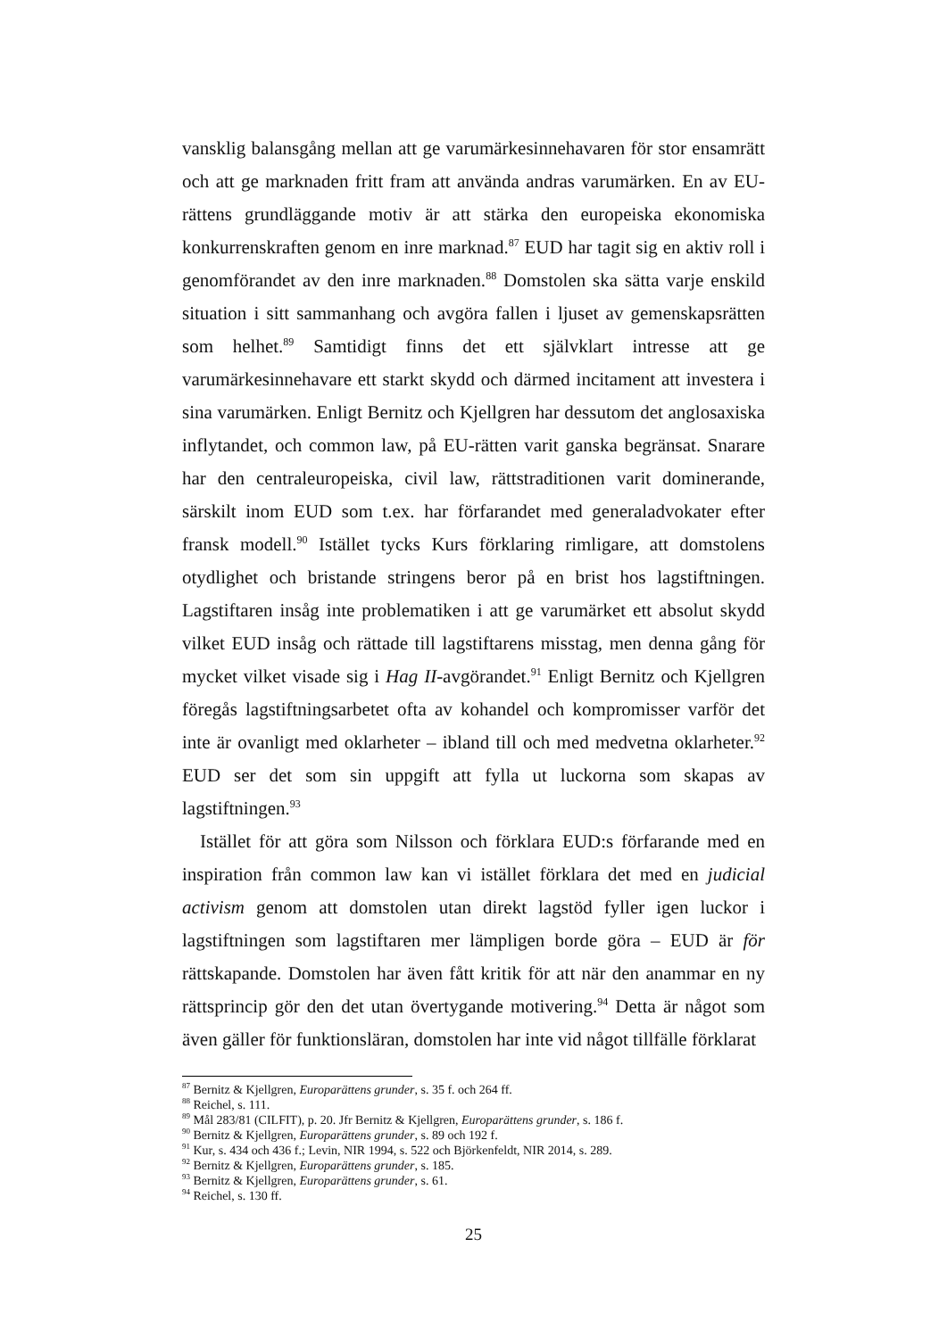vansklig balansgång mellan att ge varumärkesinnehavaren för stor ensamrätt och att ge marknaden fritt fram att använda andras varumärken. En av EU-rättens grundläggande motiv är att stärka den europeiska ekonomiska konkurrenskraften genom en inre marknad.<sup>87</sup> EUD har tagit sig en aktiv roll i genomförandet av den inre marknaden.<sup>88</sup> Domstolen ska sätta varje enskild situation i sitt sammanhang och avgöra fallen i ljuset av gemenskapsrätten som helhet.<sup>89</sup> Samtidigt finns det ett självklart intresse att ge varumärkesinnehavare ett starkt skydd och därmed incitament att investera i sina varumärken. Enligt Bernitz och Kjellgren har dessutom det anglosaxiska inflytandet, och common law, på EU-rätten varit ganska begränsat. Snarare har den centraleuropeiska, civil law, rättstraditionen varit dominerande, särskilt inom EUD som t.ex. har förfarandet med generaladvokater efter fransk modell.<sup>90</sup> Istället tycks Kurs förklaring rimligare, att domstolens otydlighet och bristande stringens beror på en brist hos lagstiftningen. Lagstiftaren insåg inte problematiken i att ge varumärket ett absolut skydd vilket EUD insåg och rättade till lagstiftarens misstag, men denna gång för mycket vilket visade sig i Hag II-avgörandet.<sup>91</sup> Enligt Bernitz och Kjellgren föregås lagstiftningsarbetet ofta av kohandel och kompromisser varför det inte är ovanligt med oklarheter – ibland till och med medvetna oklarheter.<sup>92</sup> EUD ser det som sin uppgift att fylla ut luckorna som skapas av lagstiftningen.<sup>93</sup>
Istället för att göra som Nilsson och förklara EUD:s förfarande med en inspiration från common law kan vi istället förklara det med en judicial activism genom att domstolen utan direkt lagstöd fyller igen luckor i lagstiftningen som lagstiftaren mer lämpligen borde göra – EUD är för rättskapande. Domstolen har även fått kritik för att när den anammar en ny rättsprincip gör den det utan övertygande motivering.<sup>94</sup> Detta är något som även gäller för funktionsläran, domstolen har inte vid något tillfälle förklarat
<sup>87</sup> Bernitz & Kjellgren, Europarättens grunder, s. 35 f. och 264 ff.
<sup>88</sup> Reichel, s. 111.
<sup>89</sup> Mål 283/81 (CILFIT), p. 20. Jfr Bernitz & Kjellgren, Europarättens grunder, s. 186 f.
<sup>90</sup> Bernitz & Kjellgren, Europarättens grunder, s. 89 och 192 f.
<sup>91</sup> Kur, s. 434 och 436 f.; Levin, NIR 1994, s. 522 och Björkenfeldt, NIR 2014, s. 289.
<sup>92</sup> Bernitz & Kjellgren, Europarättens grunder, s. 185.
<sup>93</sup> Bernitz & Kjellgren, Europarättens grunder, s. 61.
<sup>94</sup> Reichel, s. 130 ff.
25